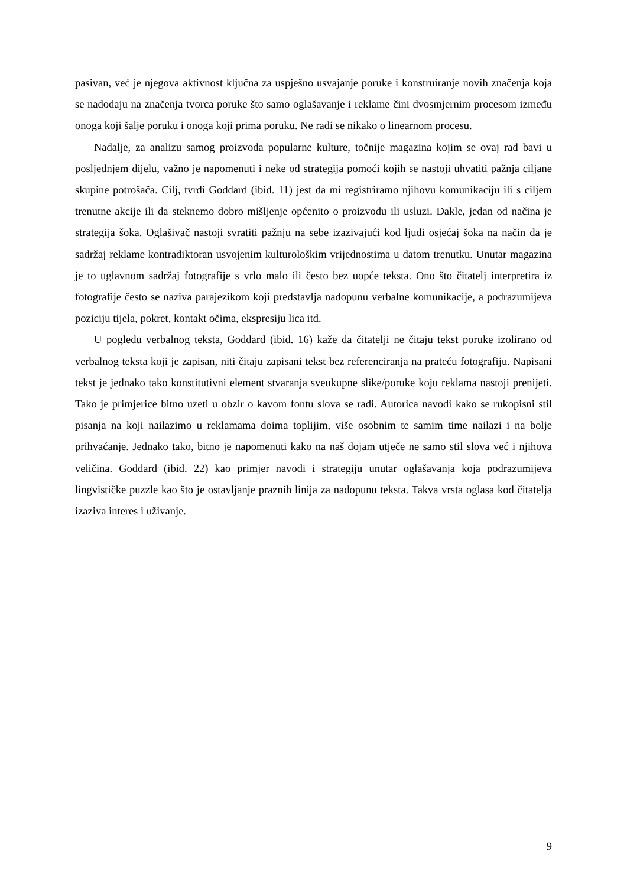pasivan, već je njegova aktivnost ključna za uspješno usvajanje poruke i konstruiranje novih značenja koja se nadodaju na značenja tvorca poruke što samo oglašavanje i reklame čini dvosmjernim procesom između onoga koji šalje poruku i onoga koji prima poruku. Ne radi se nikako o linearnom procesu.
Nadalje, za analizu samog proizvoda popularne kulture, točnije magazina kojim se ovaj rad bavi u posljednjem dijelu, važno je napomenuti i neke od strategija pomoći kojih se nastoji uhvatiti pažnja ciljane skupine potrošača. Cilj, tvrdi Goddard (ibid. 11) jest da mi registriramo njihovu komunikaciju ili s ciljem trenutne akcije ili da steknemo dobro mišljenje općenito o proizvodu ili usluzi. Dakle, jedan od načina je strategija šoka. Oglašivač nastoji svratiti pažnju na sebe izazivajući kod ljudi osjećaj šoka na način da je sadržaj reklame kontradiktoran usvojenim kulturološkim vrijednostima u datom trenutku. Unutar magazina je to uglavnom sadržaj fotografije s vrlo malo ili često bez uopće teksta. Ono što čitatelj interpretira iz fotografije često se naziva parajezikom koji predstavlja nadopunu verbalne komunikacije, a podrazumijeva poziciju tijela, pokret, kontakt očima, ekspresiju lica itd.
U pogledu verbalnog teksta, Goddard (ibid. 16) kaže da čitatelji ne čitaju tekst poruke izolirano od verbalnog teksta koji je zapisan, niti čitaju zapisani tekst bez referenciranja na prateću fotografiju. Napisani tekst je jednako tako konstitutivni element stvaranja sveukupne slike/poruke koju reklama nastoji prenijeti. Tako je primjerice bitno uzeti u obzir o kavom fontu slova se radi. Autorica navodi kako se rukopisni stil pisanja na koji nailazimo u reklamama doima toplijim, više osobnim te samim time nailazi i na bolje prihvaćanje. Jednako tako, bitno je napomenuti kako na naš dojam utječe ne samo stil slova već i njihova veličina. Goddard (ibid. 22) kao primjer navodi i strategiju unutar oglašavanja koja podrazumijeva lingvističke puzzle kao što je ostavljanje praznih linija za nadopunu teksta. Takva vrsta oglasa kod čitatelja izaziva interes i uživanje.
9